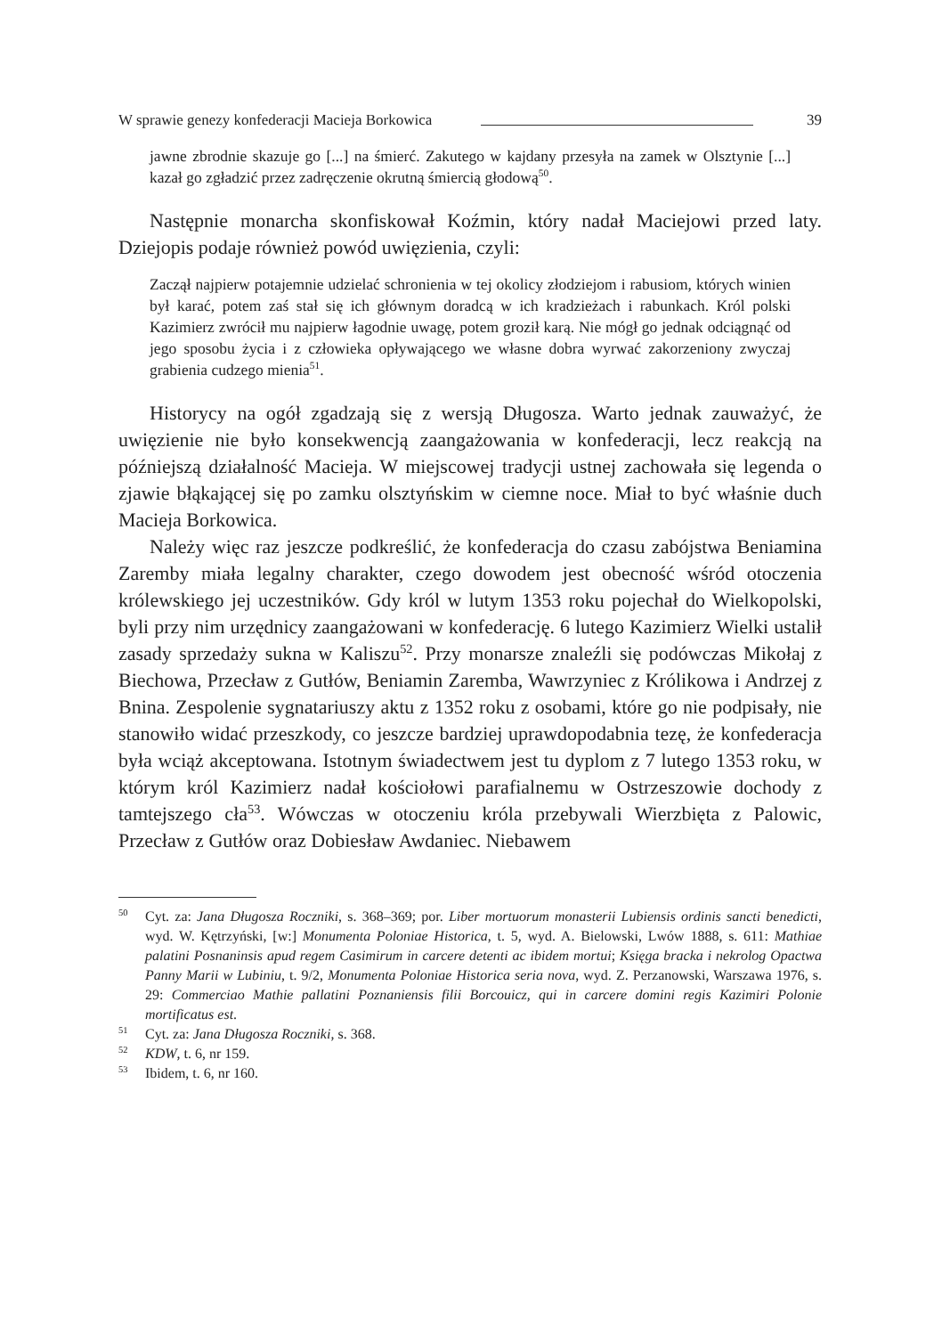W sprawie genezy konfederacji Macieja Borkowica 39
jawne zbrodnie skazuje go [...] na śmierć. Zakutego w kajdany przesyła na zamek w Olsztynie [...] kazał go zgładzić przez zadręczenie okrutną śmiercią głodową<sup>50</sup>.
Następnie monarcha skonfiskował Koźmin, który nadał Maciejowi przed laty. Dziejopis podaje również powód uwięzienia, czyli:
Zaczął najpierw potajemnie udzielać schronienia w tej okolicy złodziejom i rabusiom, których winien był karać, potem zaś stał się ich głównym doradcą w ich kradzieżach i rabunkach. Król polski Kazimierz zwrócił mu najpierw łagodnie uwagę, potem groził karą. Nie mógł go jednak odciągnąć od jego sposobu życia i z człowieka opływającego we własne dobra wyrwać zakorzeniony zwyczaj grabienia cudzego mienia<sup>51</sup>.
Historycy na ogół zgadzają się z wersją Długosza. Warto jednak zauważyć, że uwięzienie nie było konsekwencją zaangażowania w konfederacji, lecz reakcją na późniejszą działalność Macieja. W miejscowej tradycji ustnej zachowała się legenda o zjawie błąkającej się po zamku olsztyńskim w ciemne noce. Miał to być właśnie duch Macieja Borkowica.
Należy więc raz jeszcze podkreślić, że konfederacja do czasu zabójstwa Beniamina Zaremby miała legalny charakter, czego dowodem jest obecność wśród otoczenia królewskiego jej uczestników. Gdy król w lutym 1353 roku pojechał do Wielkopolski, byli przy nim urzędnicy zaangażowani w konfederację. 6 lutego Kazimierz Wielki ustalił zasady sprzedaży sukna w Kaliszu<sup>52</sup>. Przy monarsze znaleźli się podówczas Mikołaj z Biechowa, Przecław z Gutłów, Beniamin Zaremba, Wawrzyniec z Królikowa i Andrzej z Bnina. Zespolenie sygnatariuszy aktu z 1352 roku z osobami, które go nie podpisały, nie stanowiło widać przeszkody, co jeszcze bardziej uprawdopodabnia tezę, że konfederacja była wciąż akceptowana. Istotnym świadectwem jest tu dyplom z 7 lutego 1353 roku, w którym król Kazimierz nadał kościołowi parafialnemu w Ostrzeszowie dochody z tamtejszego cła<sup>53</sup>. Wówczas w otoczeniu króla przebywali Wierzbięta z Palowic, Przecław z Gutłów oraz Dobiesław Awdaniec. Niebawem
<sup>50</sup> Cyt. za: Jana Długosza Roczniki, s. 368–369; por. Liber mortuorum monasterii Lubiensis ordinis sancti benedicti, wyd. W. Kętrzyński, [w:] Monumenta Poloniae Historica, t. 5, wyd. A. Bielowski, Lwów 1888, s. 611: Mathiae palatini Posnaninsis apud regem Casimirum in carcere detenti ac ibidem mortui; Księga bracka i nekrolog Opactwa Panny Marii w Lubiniu, t. 9/2, Monumenta Poloniae Historica seria nova, wyd. Z. Perzanowski, Warszawa 1976, s. 29: Commerciao Mathie pallatini Poznaniensis filii Borcouicz, qui in carcere domini regis Kazimiri Polonie mortificatus est.
<sup>51</sup> Cyt. za: Jana Długosza Roczniki, s. 368.
<sup>52</sup> KDW, t. 6, nr 159.
<sup>53</sup> Ibidem, t. 6, nr 160.